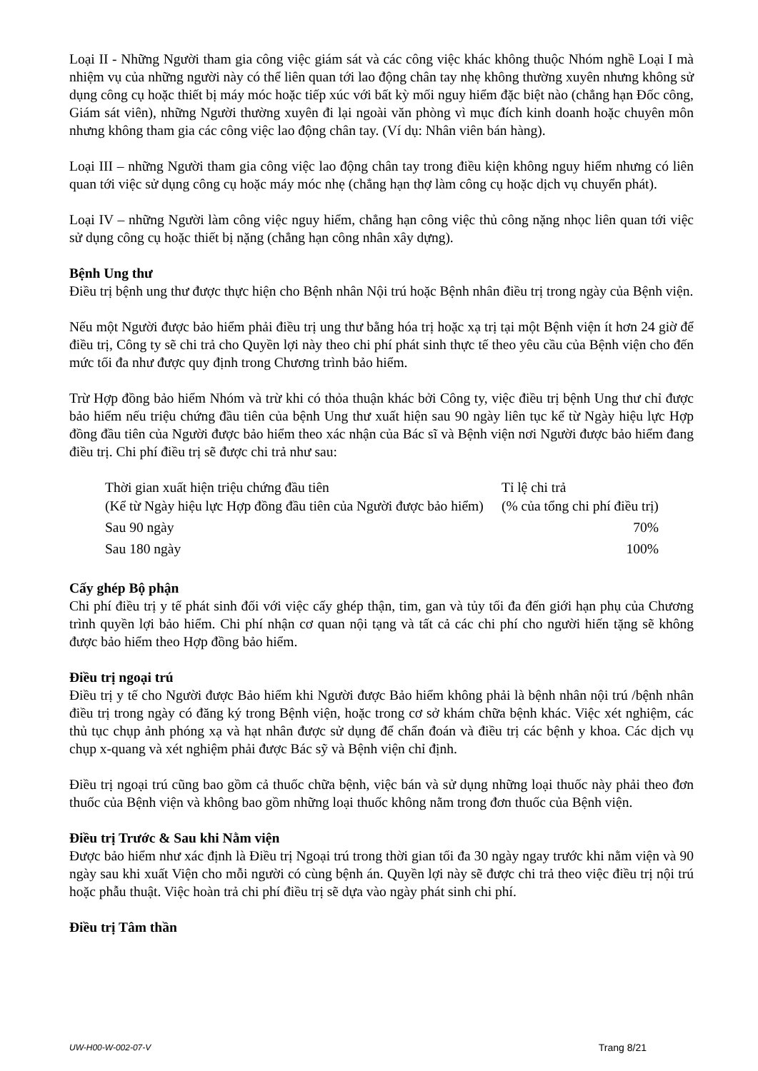Loại II - Những Người tham gia công việc giám sát và các công việc khác không thuộc Nhóm nghề Loại I mà nhiệm vụ của những người này có thể liên quan tới lao động chân tay nhẹ không thường xuyên nhưng không sử dụng công cụ hoặc thiết bị máy móc hoặc tiếp xúc với bất kỳ mối nguy hiểm đặc biệt nào (chẳng hạn Đốc công, Giám sát viên), những Người thường xuyên đi lại ngoài văn phòng vì mục đích kinh doanh hoặc chuyên môn nhưng không tham gia các công việc lao động chân tay. (Ví dụ: Nhân viên bán hàng).
Loại III – những Người tham gia công việc lao động chân tay trong điều kiện không nguy hiểm nhưng có liên quan tới việc sử dụng công cụ hoặc máy móc nhẹ (chẳng hạn thợ làm công cụ hoặc dịch vụ chuyển phát).
Loại IV – những Người làm công việc nguy hiểm, chẳng hạn công việc thủ công nặng nhọc liên quan tới việc sử dụng công cụ hoặc thiết bị nặng (chẳng hạn công nhân xây dựng).
Bệnh Ung thư
Điều trị bệnh ung thư được thực hiện cho Bệnh nhân Nội trú hoặc Bệnh nhân điều trị trong ngày của Bệnh viện.
Nếu một Người được bảo hiểm phải điều trị ung thư bằng hóa trị hoặc xạ trị tại một Bệnh viện ít hơn 24 giờ để điều trị, Công ty sẽ chi trả cho Quyền lợi này theo chi phí phát sinh thực tế theo yêu cầu của Bệnh viện cho đến mức tối đa như được quy định trong Chương trình bảo hiểm.
Trừ Hợp đồng bảo hiểm Nhóm và trừ khi có thỏa thuận khác bởi Công ty, việc điều trị bệnh Ung thư chỉ được bảo hiểm nếu triệu chứng đầu tiên của bệnh Ung thư xuất hiện sau 90 ngày liên tục kể từ Ngày hiệu lực Hợp đồng đầu tiên của Người được bảo hiểm theo xác nhận của Bác sĩ và Bệnh viện nơi Người được bảo hiểm đang điều trị. Chi phí điều trị sẽ được chi trả như sau:
| Thời gian xuất hiện triệu chứng đầu tiên (Kể từ Ngày hiệu lực Hợp đồng đầu tiên của Người được bảo hiểm) | Tỉ lệ chi trả (% của tổng chi phí điều trị) |
| Sau 90 ngày | 70% |
| Sau 180 ngày | 100% |
Cấy ghép Bộ phận
Chi phí điều trị y tế phát sinh đối với việc cấy ghép thận, tim, gan và tủy tối đa đến giới hạn phụ của Chương trình quyền lợi bảo hiểm. Chi phí nhận cơ quan nội tạng và tất cả các chi phí cho người hiến tặng sẽ không được bảo hiểm theo Hợp đồng bảo hiểm.
Điều trị ngoại trú
Điều trị y tế cho Người được Bảo hiểm khi Người được Bảo hiểm không phải là bệnh nhân nội trú /bệnh nhân điều trị trong ngày có đăng ký trong Bệnh viện, hoặc trong cơ sở khám chữa bệnh khác. Việc xét nghiệm, các thủ tục chụp ảnh phóng xạ và hạt nhân được sử dụng để chẩn đoán và điều trị các bệnh y khoa. Các dịch vụ chụp x-quang và xét nghiệm phải được Bác sỹ và Bệnh viện chỉ định.
Điều trị ngoại trú cũng bao gồm cả thuốc chữa bệnh, việc bán và sử dụng những loại thuốc này phải theo đơn thuốc của Bệnh viện và không bao gồm những loại thuốc không nằm trong đơn thuốc của Bệnh viện.
Điều trị Trước & Sau khi Nằm viện
Được bảo hiểm như xác định là Điều trị Ngoại trú trong thời gian tối đa 30 ngày ngay trước khi nằm viện và 90 ngày sau khi xuất Viện cho mỗi người có cùng bệnh án. Quyền lợi này sẽ được chi trả theo việc điều trị nội trú hoặc phẫu thuật. Việc hoàn trả chi phí điều trị sẽ dựa vào ngày phát sinh chi phí.
Điều trị Tâm thần
UW-H00-W-002-07-V Trang 8/21